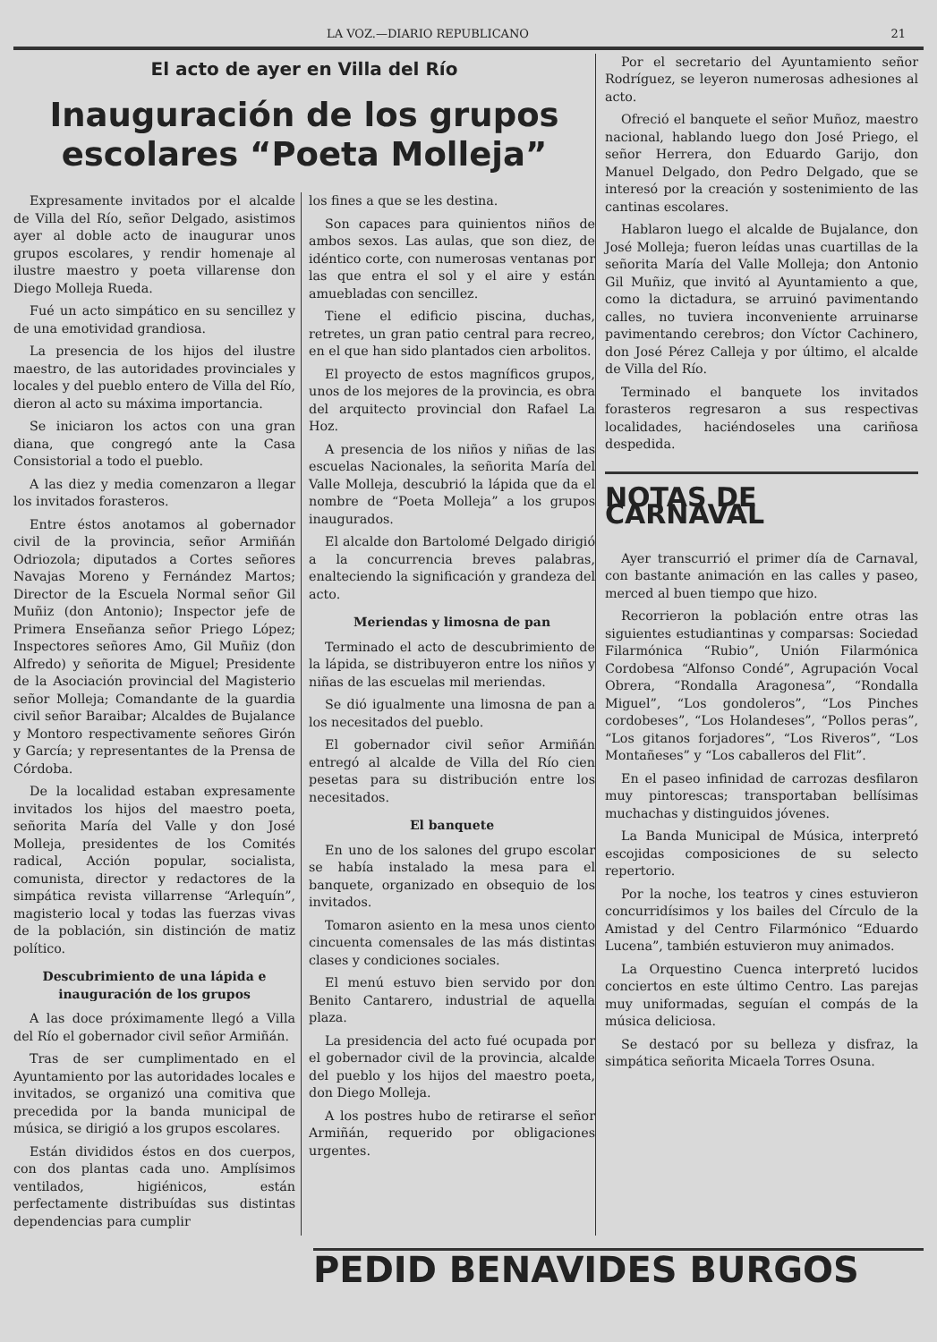LA VOZ.—DIARIO REPUBLICANO 21
El acto de ayer en Villa del Río
Inauguración de los grupos escolares “Poeta Molleja”
Expresamente invitados por el alcalde de Villa del Río, señor Delgado, asistimos ayer al doble acto de inaugurar unos grupos escolares, y rendir homenaje al ilustre maestro y poeta villarense don Diego Molleja Rueda.
Fué un acto simpático en su sencillez y de una emotividad grandiosa.
La presencia de los hijos del ilustre maestro, de las autoridades provinciales y locales y del pueblo entero de Villa del Río, dieron al acto su máxima importancia.
Se iniciaron los actos con una gran diana, que congregó ante la Casa Consistorial a todo el pueblo.
A las diez y media comenzaron a llegar los invitados forasteros.
Entre éstos anotamos al gobernador civil de la provincia, señor Armiñán Odriozola; diputados a Cortes señores Navajas Moreno y Fernández Martos; Director de la Escuela Normal señor Gil Muñiz (don Antonio); Inspector jefe de Primera Enseñanza señor Priego López; Inspectores señores Amo, Gil Muñiz (don Alfredo) y señorita de Miguel; Presidente de la Asociación provincial del Magisterio señor Molleja; Comandante de la guardia civil señor Baraibar; Alcaldes de Bujalance y Montoro respectivamente señores Girón y García; y representantes de la Prensa de Córdoba.
De la localidad estaban expresamente invitados los hijos del maestro poeta, señorita María del Valle y don José Molleja, presidentes de los Comités radical, Acción popular, socialista, comunista, director y redactores de la simpática revista villarrense “Arlequín”, magisterio local y todas las fuerzas vivas de la población, sin distinción de matiz político.
Descubrimiento de una lápida e inauguración de los grupos
A las doce próximamente llegó a Villa del Río el gobernador civil señor Armiñán.
Tras de ser cumplimentado en el Ayuntamiento por las autoridades locales e invitados, se organizó una comitiva que precedida por la banda municipal de música, se dirigió a los grupos escolares.
Están divididos éstos en dos cuerpos, con dos plantas cada uno. Amplísimos ventilados, higiénicos, están perfectamente distribuídas sus distintas dependencias para cumplir
los fines a que se les destina.
Son capaces para quinientos niños de ambos sexos. Las aulas, que son diez, de idéntico corte, con numerosas ventanas por las que entra el sol y el aire y están amuebladas con sencillez.
Tiene el edificio piscina, duchas, retretes, un gran patio central para recreo, en el que han sido plantados cien arbolitos.
El proyecto de estos magníficos grupos, unos de los mejores de la provincia, es obra del arquitecto provincial don Rafael La Hoz.
A presencia de los niños y niñas de las escuelas Nacionales, la señorita María del Valle Molleja, descubrió la lápida que da el nombre de “Poeta Molleja” a los grupos inaugurados.
El alcalde don Bartolomé Delgado dirigió a la concurrencia breves palabras, enalteciendo la significación y grandeza del acto.
Meriendas y limosna de pan
Terminado el acto de descubrimiento de la lápida, se distribuyeron entre los niños y niñas de las escuelas mil meriendas.
Se dió igualmente una limosna de pan a los necesitados del pueblo.
El gobernador civil señor Armiñán entregó al alcalde de Villa del Río cien pesetas para su distribución entre los necesitados.
El banquete
En uno de los salones del grupo escolar se había instalado la mesa para el banquete, organizado en obsequio de los invitados.
Tomaron asiento en la mesa unos ciento cincuenta comensales de las más distintas clases y condiciones sociales.
El menú estuvo bien servido por don Benito Cantarero, industrial de aquella plaza.
La presidencia del acto fué ocupada por el gobernador civil de la provincia, alcalde del pueblo y los hijos del maestro poeta, don Diego Molleja.
A los postres hubo de retirarse el señor Armiñán, requerido por obligaciones urgentes.
Por el secretario del Ayuntamiento señor Rodríguez, se leyeron numerosas adhesiones al acto.
Ofreció el banquete el señor Muñoz, maestro nacional, hablando luego don José Priego, el señor Herrera, don Eduardo Garijo, don Manuel Delgado, don Pedro Delgado, que se interesó por la creación y sostenimiento de las cantinas escolares.
Hablaron luego el alcalde de Bujalance, don José Molleja; fueron leídas unas cuartillas de la señorita María del Valle Molleja; don Antonio Gil Muñiz, que invitó al Ayuntamiento a que, como la dictadura, se arruinó pavimentando calles, no tuviera inconveniente arruinarse pavimentando cerebros; don Víctor Cachinero, don José Pérez Calleja y por último, el alcalde de Villa del Río.
Terminado el banquete los invitados forasteros regresaron a sus respectivas localidades, haciéndoseles una cariñosa despedida.
NOTAS DE CARNAVAL
Ayer transcurrió el primer día de Carnaval, con bastante animación en las calles y paseo, merced al buen tiempo que hizo.
Recorrieron la población entre otras las siguientes estudiantinas y comparsas: Sociedad Filarmónica “Rubio”, Unión Filarmónica Cordobesa “Alfonso Condé”, Agrupación Vocal Obrera, “Rondalla Aragonesa”, “Rondalla Miguel”, “Los gondoleros”, “Los Pinches cordobeses”, “Los Holandeses”, “Pollos peras”, “Los gitanos forjadores”, “Los Riveros”, “Los Montañeses” y “Los caballeros del Flit”.
En el paseo infinidad de carrozas desfilaron muy pintorescas; transportaban bellísimas muchachas y distinguidos jóvenes.
La Banda Municipal de Música, interpretó escojidas composiciones de su selecto repertorio.
Por la noche, los teatros y cines estuvieron concurridísimos y los bailes del Círculo de la Amistad y del Centro Filarmónico “Eduardo Lucena”, también estuvieron muy animados.
La Orquestino Cuenca interpretó lucidos conciertos en este último Centro. Las parejas muy uniformadas, seguían el compás de la música deliciosa.
Se destacó por su belleza y disfraz, la simpática señorita Micaela Torres Osuna.
PEDID BENAVIDES BURGOS